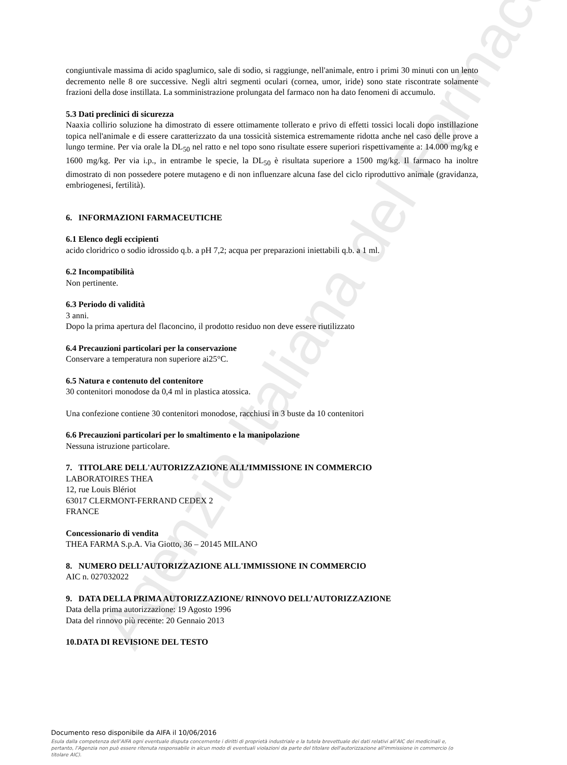Agenzia Italiana del Farmaco
congiuntivale massima di acido spaglumico, sale di sodio, si raggiunge, nell'animale, entro i primi 30 minuti con un lento decremento nelle 8 ore successive. Negli altri segmenti oculari (cornea, umor, iride) sono state riscontrate solamente frazioni della dose instillata. La somministrazione prolungata del farmaco non ha dato fenomeni di accumulo.
5.3 Dati preclinici di sicurezza
Naaxia collirio soluzione ha dimostrato di essere ottimamente tollerato e privo di effetti tossici locali dopo instillazione topica nell'animale e di essere caratterizzato da una tossicità sistemica estremamente ridotta anche nel caso delle prove a lungo termine. Per via orale la DL<sub>50</sub> nel ratto e nel topo sono risultate essere superiori rispettivamente a: 14.000 mg/kg e 1600 mg/kg. Per via i.p., in entrambe le specie, la DL<sub>50</sub> è risultata superiore a 1500 mg/kg. Il farmaco ha inoltre dimostrato di non possedere potere mutageno e di non influenzare alcuna fase del ciclo riproduttivo animale (gravidanza, embriogenesi, fertilità).
6. INFORMAZIONI FARMACEUTICHE
6.1 Elenco degli eccipienti
acido cloridrico o sodio idrossido q.b. a pH 7,2; acqua per preparazioni iniettabili q.b. a 1 ml.
6.2 Incompatibilità
Non pertinente.
6.3 Periodo di validità
3 anni.
Dopo la prima apertura del flaconcino, il prodotto residuo non deve essere riutilizzato
6.4 Precauzioni particolari per la conservazione
Conservare a temperatura non superiore ai25°C.
6.5 Natura e contenuto del contenitore
30 contenitori monodose da 0,4 ml in plastica atossica.
Una confezione contiene 30 contenitori monodose, racchiusi in 3 buste da 10 contenitori
6.6 Precauzioni particolari per lo smaltimento e la manipolazione
Nessuna istruzione particolare.
7. TITOLARE DELL'AUTORIZZAZIONE ALL’IMMISSIONE IN COMMERCIO
LABORATOIRES THEA
12, rue Louis Blériot
63017 CLERMONT-FERRAND CEDEX 2
FRANCE
Concessionario di vendita
THEA FARMA S.p.A. Via Giotto, 36 – 20145 MILANO
8. NUMERO DELL’AUTORIZZAZIONE ALL'IMMISSIONE IN COMMERCIO
AIC n. 027032022
9. DATA DELLA PRIMA AUTORIZZAZIONE/ RINNOVO DELL’AUTORIZZAZIONE
Data della prima autorizzazione: 19 Agosto 1996
Data del rinnovo più recente: 20 Gennaio 2013
10.DATA DI REVISIONE DEL TESTO
Documento reso disponibile da AIFA il 10/06/2016
Esula dalla competenza dell’AIFA ogni eventuale disputa concernente i diritti di proprietà industriale e la tutela brevettuale dei dati relativi all’AIC dei medicinali e, pertanto, l’Agenzia non può essere ritenuta responsabile in alcun modo di eventuali violazioni da parte del titolare dell'autorizzazione all'immissione in commercio (o titolare AIC).